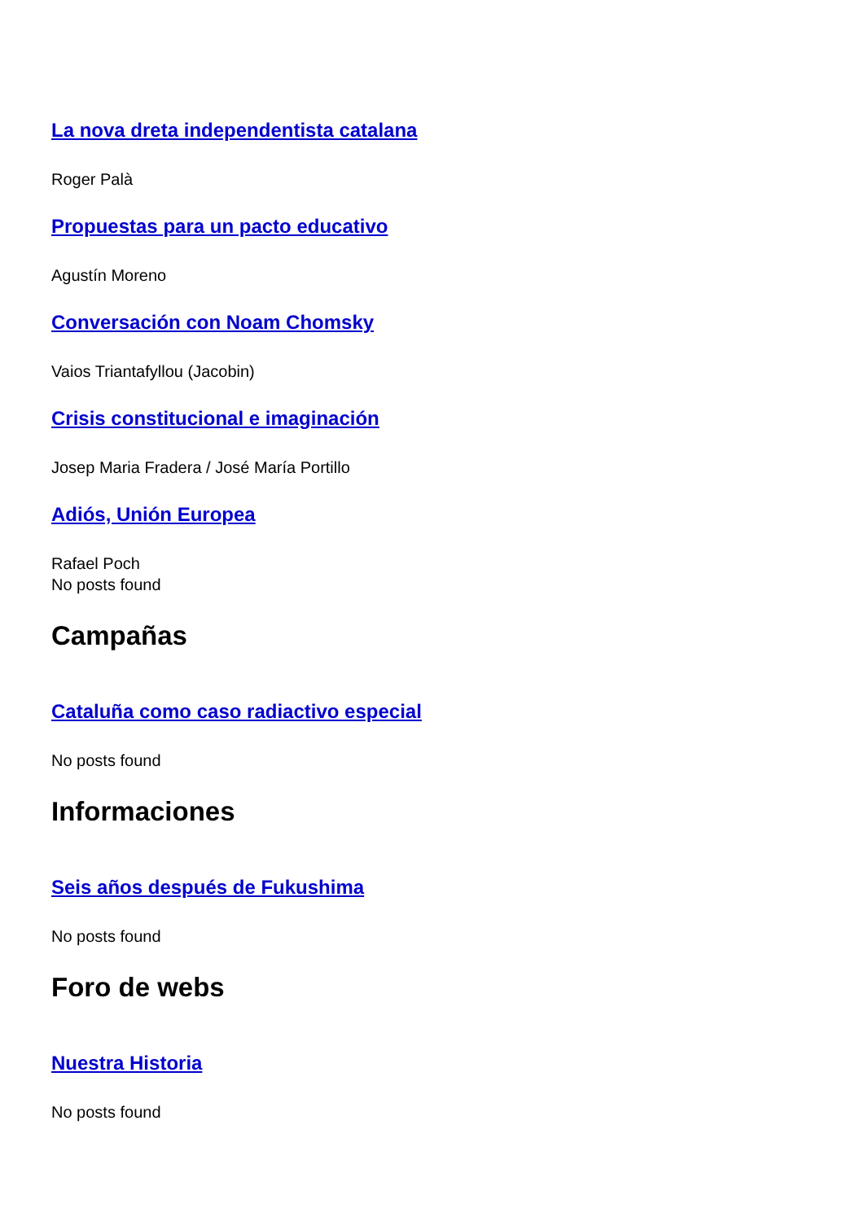La nova dreta independentista catalana
Roger Palà
Propuestas para un pacto educativo
Agustín Moreno
Conversación con Noam Chomsky
Vaios Triantafyllou (Jacobin)
Crisis constitucional e imaginación
Josep Maria Fradera / José María Portillo
Adiós, Unión Europea
Rafael Poch
No posts found
Campañas
Cataluña como caso radiactivo especial
No posts found
Informaciones
Seis años después de Fukushima
No posts found
Foro de webs
Nuestra Historia
No posts found